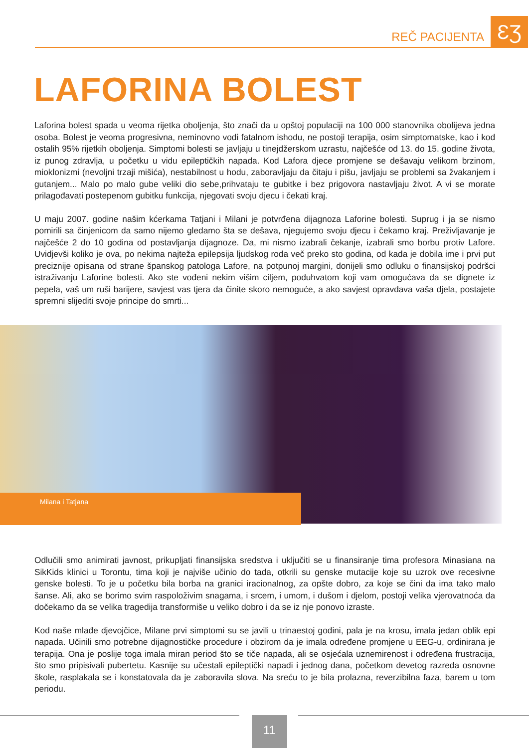ƐƷ REČ PACIJENTA
LAFORINA BOLEST
Laforina bolest spada u veoma rijetka oboljenja, što znači da u opštoj populaciji na 100 000 stanovnika obolijeva jedna osoba. Bolest je veoma progresivna, neminovno vodi fatalnom ishodu, ne postoji terapija, osim simptomatske, kao i kod ostalih 95% rijetkih oboljenja. Simptomi bolesti se javljaju u tinejdžerskom uzrastu, najčešće od 13. do 15. godine života, iz punog zdravlja, u početku u vidu epileptičkih napada. Kod Lafora djece promjene se dešavaju velikom brzinom, mioklonizmi (nevoljni trzaji mišića), nestabilnost u hodu, zaboravljaju da čitaju i pišu, javljaju se problemi sa žvakanjem i gutanjem... Malo po malo gube veliki dio sebe,prihvataju te gubitke i bez prigovora nastavljaju život. A vi se morate prilagođavati postepenom gubitku funkcija, njegovati svoju djecu i čekati kraj.
U maju 2007. godine našim kćerkama Tatjani i Milani je potvrđena dijagnoza Laforine bolesti. Suprug i ja se nismo pomirili sa činjenicom da samo nijemo gledamo šta se dešava, njegujemo svoju djecu i čekamo kraj. Preživljavanje je najčešće 2 do 10 godina od postavljanja dijagnoze. Da, mi nismo izabrali čekanje, izabrali smo borbu protiv Lafore. Uvidjevši koliko je ova, po nekima najteža epilepsija ljudskog roda več preko sto godina, od kada je dobila ime i prvi put preciznije opisana od strane španskog patologa Lafore, na potpunoj margini, donijeli smo odluku o finansijskoj podršci istraživanju Laforine bolesti. Ako ste vođeni nekim višim ciljem, poduhvatom koji vam omogućava da se dignete iz pepela, vaš um ruši barijere, savjest vas tjera da činite skoro nemoguće, a ako savjest opravdava vaša djela, postajete spremni slijediti svoje principe do smrti...
Milana i Tatjana
Odlučili smo animirati javnost, prikupljati finansijska sredstva i uključiti se u finansiranje tima profesora Minasiana na SikKids klinici u Torontu, tima koji je najviše učinio do tada, otkrili su genske mutacije koje su uzrok ove recesivne genske bolesti. To je u početku bila borba na granici iracionalnog, za opšte dobro, za koje se čini da ima tako malo šanse. Ali, ako se borimo svim raspoloživim snagama, i srcem, i umom, i dušom i djelom, postoji velika vjerovatnoća da dočekamo da se velika tragedija transformiše u veliko dobro i da se iz nje ponovo izraste.
Kod naše mlađe djevojčice, Milane prvi simptomi su se javili u trinaestoj godini, pala je na krosu, imala jedan oblik epi napada. Učinili smo potrebne dijagnostičke procedure i obzirom da je imala određene promjene u EEG-u, ordinirana je terapija. Ona je poslije toga imala miran period što se tiče napada, ali se osjećala uznemirenost i određena frustracija, što smo pripisivali pubertetu. Kasnije su učestali epileptički napadi i jednog dana, početkom devetog razreda osnovne škole, rasplakala se i konstatovala da je zaboravila slova. Na sreću to je bila prolazna, reverzibilna faza, barem u tom periodu.
11